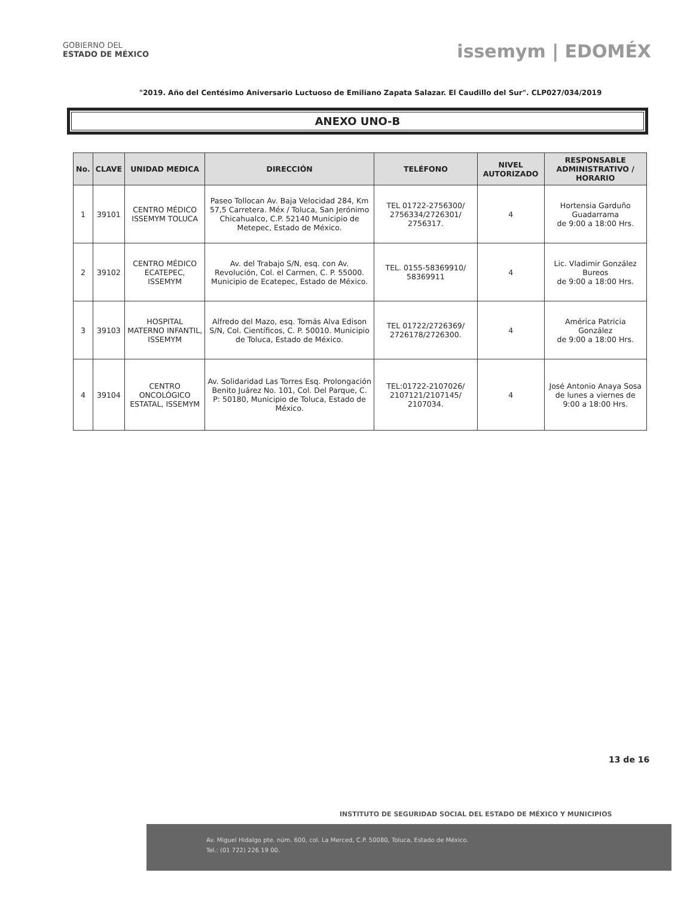GOBIERNO DEL
ESTADO DE MÉXICO
issemym | EDOMÉX
"2019. Año del Centésimo Aniversario Luctuoso de Emiliano Zapata Salazar. El Caudillo del Sur". CLP027/034/2019
ANEXO UNO-B
| No. | CLAVE | UNIDAD MEDICA | DIRECCIÓN | TELÉFONO | NIVEL AUTORIZADO | RESPONSABLE ADMINISTRATIVO / HORARIO |
| --- | --- | --- | --- | --- | --- | --- |
| 1 | 39101 | CENTRO MÉDICO ISSEMYM TOLUCA | Paseo Tollocan Av. Baja Velocidad 284, Km 57,5 Carretera. Méx / Toluca, San Jerónimo Chicahualco, C.P. 52140 Municipio de Metepec, Estado de México. | TEL 01722-2756300/ 2756334/2726301/ 2756317. | 4 | Hortensia Garduño Guadarrama de 9:00 a 18:00 Hrs. |
| 2 | 39102 | CENTRO MÉDICO ECATEPEC, ISSEMYM | Av. del Trabajo S/N, esq. con Av. Revolución, Col. el Carmen, C. P. 55000. Municipio de Ecatepec, Estado de México. | TEL. 0155-58369910/ 58369911 | 4 | Lic. Vladimir González Bureos de 9:00 a 18:00 Hrs. |
| 3 | 39103 | HOSPITAL MATERNO INFANTIL, ISSEMYM | Alfredo del Mazo, esq. Tomás Alva Edison S/N, Col. Científicos, C. P. 50010. Municipio de Toluca, Estado de México. | TEL 01722/2726369/ 2726178/2726300. | 4 | América Patricia González de 9:00 a 18:00 Hrs. |
| 4 | 39104 | CENTRO ONCOLÓGICO ESTATAL, ISSEMYM | Av. Solidaridad Las Torres Esq. Prolongación Benito Juárez No. 101, Col. Del Parque, C. P: 50180, Municipio de Toluca, Estado de México. | TEL:01722-2107026/ 2107121/2107145/ 2107034. | 4 | José Antonio Anaya Sosa de lunes a viernes de 9:00 a 18:00 Hrs. |
13 de 16
INSTITUTO DE SEGURIDAD SOCIAL DEL ESTADO DE MÉXICO Y MUNICIPIOS
Av. Miguel Hidalgo pte. núm. 600, col. La Merced, C.P. 50080, Toluca, Estado de México.
Tel.: (01 722) 226 19 00.